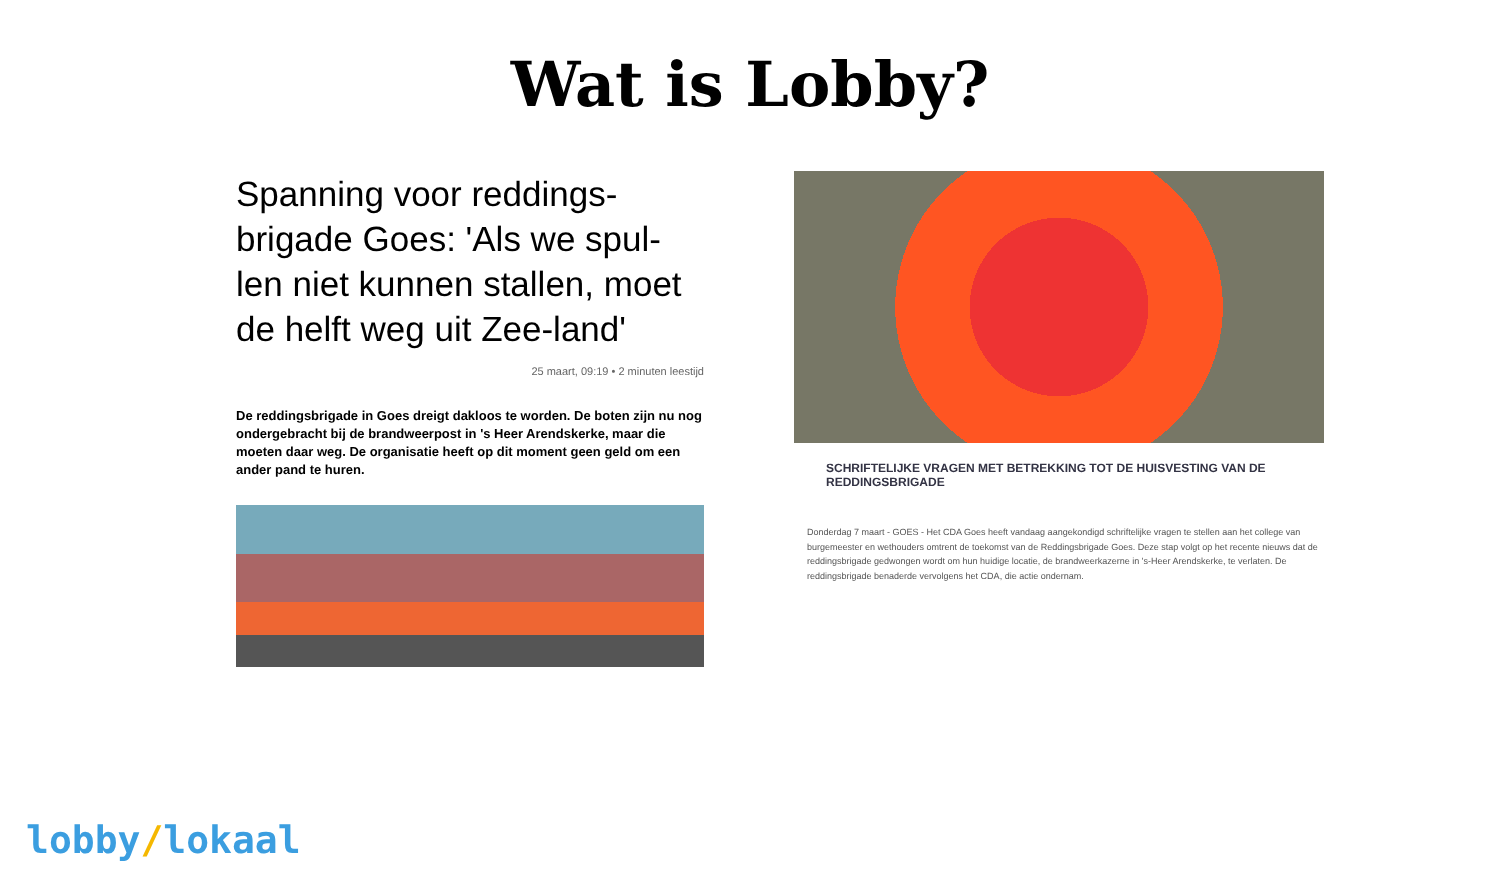Wat is Lobby?
Spanning voor reddings-brigade Goes: 'Als we spul-len niet kunnen stallen, moet de helft weg uit Zee-land'
25 maart, 09:19 • 2 minuten leestijd
De reddingsbrigade in Goes dreigt dakloos te worden. De boten zijn nu nog ondergebracht bij de brandweerpost in 's Heer Arendskerke, maar die moeten daar weg. De organisatie heeft op dit moment geen geld om een ander pand te huren.
SCHRIFTELIJKE VRAGEN MET BETREKKING TOT DE HUISVESTING VAN DE REDDINGSBRIGADE
Donderdag 7 maart - GOES - Het CDA Goes heeft vandaag aangekondigd schriftelijke vragen te stellen aan het college van burgemeester en wethouders omtrent de toekomst van de Reddingsbrigade Goes. Deze stap volgt op het recente nieuws dat de reddingsbrigade gedwongen wordt om hun huidige locatie, de brandweerkazerne in 's-Heer Arendskerke, te verlaten. De reddingsbrigade benaderde vervolgens het CDA, die actie ondernam.
lobby/lokaal